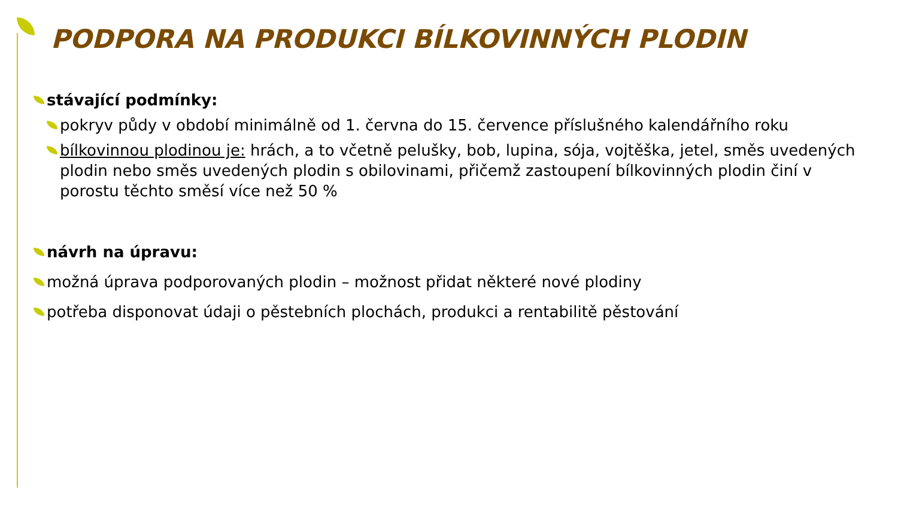PODPORA NA PRODUKCI BÍLKOVINNÝCH PLODIN
stávající podmínky:
pokryv půdy v období minimálně od 1. června do 15. července příslušného kalendářního roku
bílkovinnou plodinou je: hrách, a to včetně pelušky, bob, lupina, sója, vojtěška, jetel, směs uvedených plodin nebo směs uvedených plodin s obilovinami, přičemž zastoupení bílkovinných plodin činí v porostu těchto směsí více než 50 %
návrh na úpravu:
možná úprava podporovaných plodin – možnost přidat některé nové plodiny
potřeba disponovat údaji o pěstebních plochách, produkci a rentabilitě pěstování